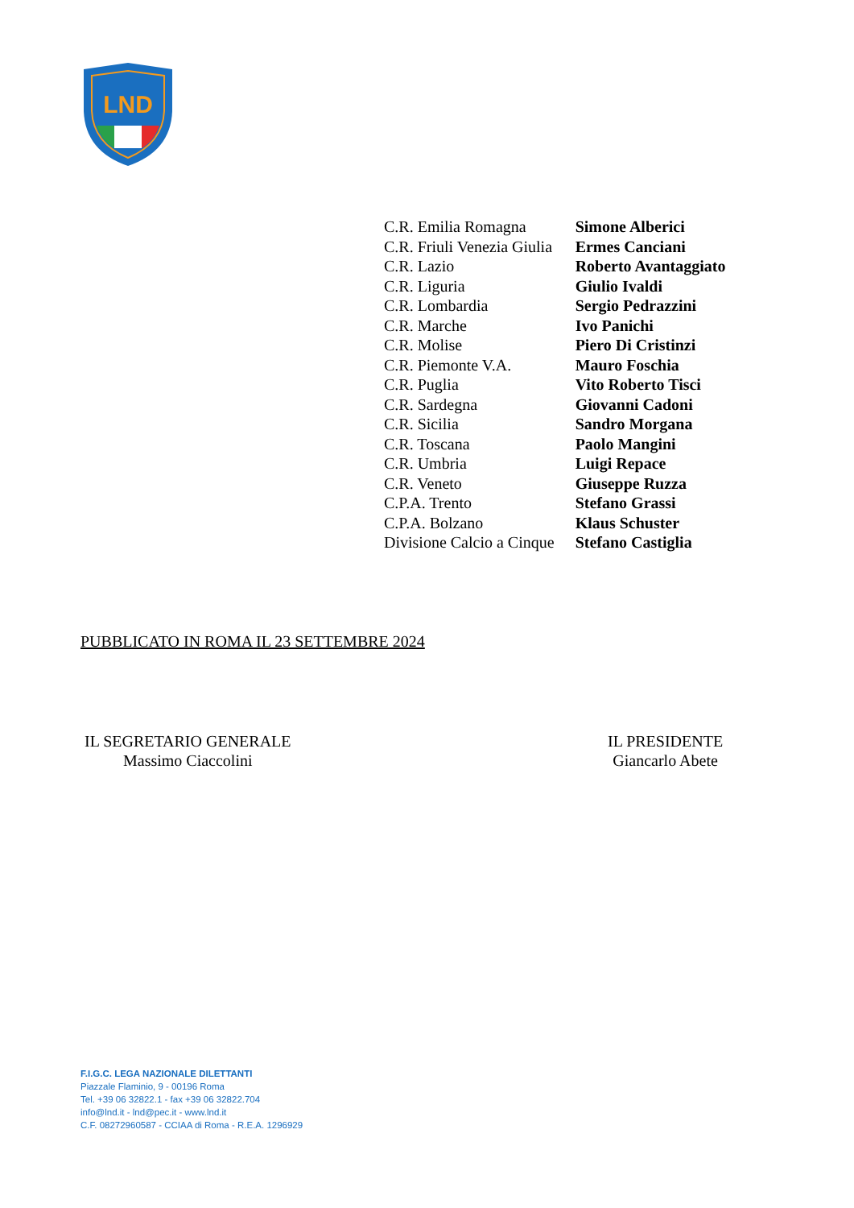LND
| C.R. Emilia Romagna | Simone Alberici |
| C.R. Friuli Venezia Giulia | Ermes Canciani |
| C.R. Lazio | Roberto Avantaggiato |
| C.R. Liguria | Giulio Ivaldi |
| C.R. Lombardia | Sergio Pedrazzini |
| C.R. Marche | Ivo Panichi |
| C.R. Molise | Piero Di Cristinzi |
| C.R. Piemonte V.A. | Mauro Foschia |
| C.R. Puglia | Vito Roberto Tisci |
| C.R. Sardegna | Giovanni Cadoni |
| C.R. Sicilia | Sandro Morgana |
| C.R. Toscana | Paolo Mangini |
| C.R. Umbria | Luigi Repace |
| C.R. Veneto | Giuseppe Ruzza |
| C.P.A. Trento | Stefano Grassi |
| C.P.A. Bolzano | Klaus Schuster |
| Divisione Calcio a Cinque | Stefano Castiglia |
PUBBLICATO IN ROMA IL 23 SETTEMBRE 2024
IL SEGRETARIO GENERALE
Massimo Ciaccolini
IL PRESIDENTE
Giancarlo Abete
F.I.G.C. LEGA NAZIONALE DILETTANTI
Piazzale Flaminio, 9 - 00196 Roma
Tel. +39 06 32822.1 - fax +39 06 32822.704
info@lnd.it - lnd@pec.it - www.lnd.it
C.F. 08272960587 - CCIAA di Roma - R.E.A. 1296929